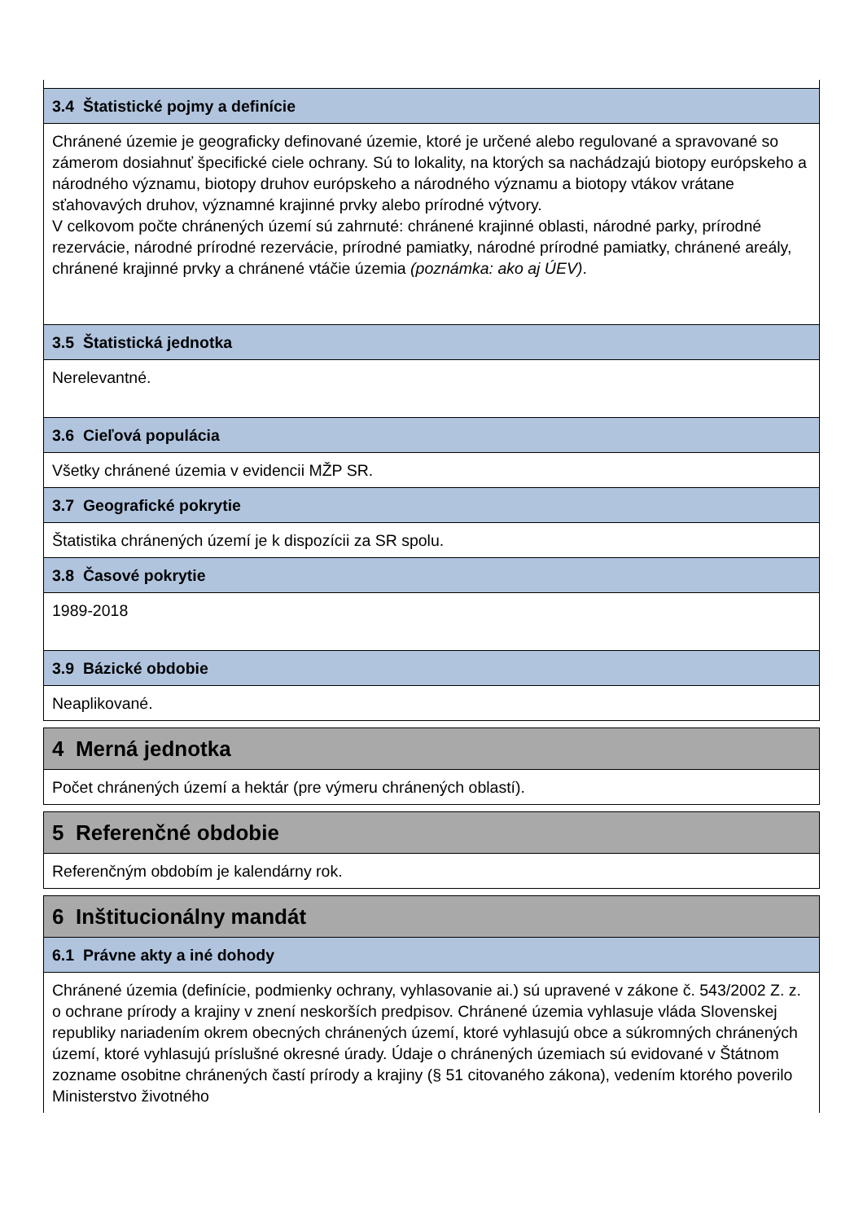| 3.4 Štatistické pojmy a definície |
| --- |
| Chránené územie je geograficky definované územie, ktoré je určené alebo regulované a spravované so zámerom dosiahnuť špecifické ciele ochrany. Sú to lokality, na ktorých sa nachádzajú biotopy európskeho a národného významu, biotopy druhov európskeho a národného významu a biotopy vtákov vrátane sťahovavých druhov, významné krajinné prvky alebo prírodné výtvory. V celkovom počte chránených území sú zahrnuté: chránené krajinné oblasti, národné parky, prírodné rezervácie, národné prírodné rezervácie, prírodné pamiatky, národné prírodné pamiatky, chránené areály, chránené krajinné prvky a chránené vtáčie územia (poznámka: ako aj ÚEV) . |
| 3.5 Štatistická jednotka |
| Nerelevantné. |
| 3.6 Cieľová populácia |
| Všetky chránené územia v evidencii MŽP SR. |
| 3.7 Geografické pokrytie |
| Štatistika chránených území je k dispozícii za SR spolu. |
| 3.8 Časové pokrytie |
| 1989-2018 |
| 3.9 Bázické obdobie |
| Neaplikované. |
| 4 Merná jednotka |
| --- |
| Počet chránených území a hektár (pre výmeru chránených oblastí). |
| 5 Referenčné obdobie |
| --- |
| Referenčným obdobím je kalendárny rok. |
| 6 Inštitucionálny mandát |
| --- |
| 6.1 Právne akty a iné dohody |
| Chránené územia (definície, podmienky ochrany, vyhlasovanie ai.) sú upravené v zákone č. 543/2002 Z. z. o ochrane prírody a krajiny v znení neskorších predpisov. Chránené územia vyhlasuje vláda Slovenskej republiky nariadením okrem obecných chránených území, ktoré vyhlasujú obce a súkromných chránených území, ktoré vyhlasujú príslušné okresné úrady. Údaje o chránených územiach sú evidované v Štátnom zozname osobitne chránených častí prírody a krajiny (§ 51 citovaného zákona), vedením ktorého poverilo Ministerstvo životného |